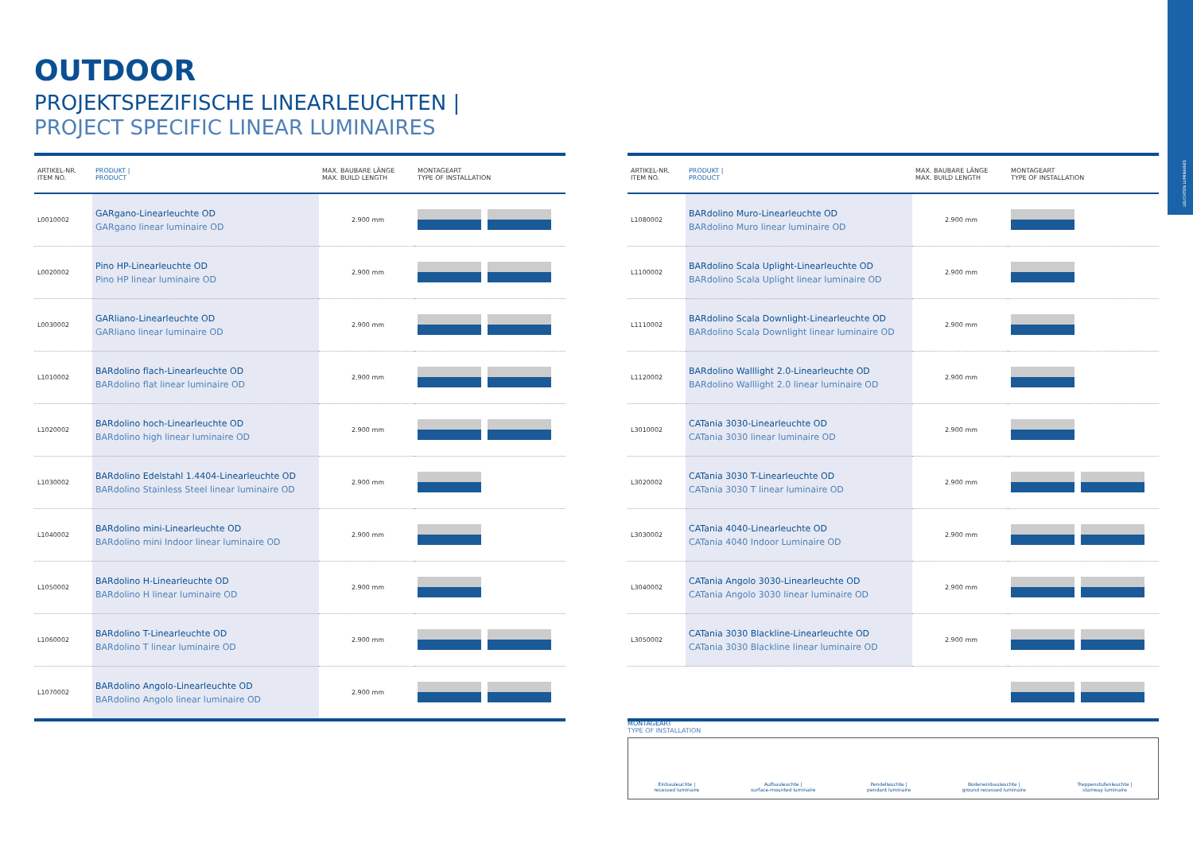LEUCHTEN LUMINAIRES
OUTDOOR
PROJEKTSPEZIFISCHE LINEARLEUCHTEN |
PROJECT SPECIFIC LINEAR LUMINAIRES
| ARTIKEL-NR. ITEM NO. | PRODUKT / PRODUCT | MAX. BAUBARE LÄNGE MAX. BUILD LENGTH | MONTAGEART TYPE OF INSTALLATION |
| --- | --- | --- | --- |
| L0010002 | GARgano-Linearleuchte OD GARgano linear luminaire OD | 2.900 mm | |
| L0020002 | Pino HP-Linearleuchte OD Pino HP linear luminaire OD | 2.900 mm | |
| L0030002 | GARliano-Linearleuchte OD GARliano linear luminaire OD | 2.900 mm | |
| L1010002 | BARdolino flach-Linearleuchte OD BARdolino flat linear luminaire OD | 2.900 mm | |
| L1020002 | BARdolino hoch-Linearleuchte OD BARdolino high linear luminaire OD | 2.900 mm | |
| L1030002 | BARdolino Edelstahl 1.4404-Linearleuchte OD BARdolino Stainless Steel linear luminaire OD | 2.900 mm | |
| L1040002 | BARdolino mini-Linearleuchte OD BARdolino mini Indoor linear luminaire OD | 2.900 mm | |
| L1050002 | BARdolino H-Linearleuchte OD BARdolino H linear luminaire OD | 2.900 mm | |
| L1060002 | BARdolino T-Linearleuchte OD BARdolino T linear luminaire OD | 2.900 mm | |
| L1070002 | BARdolino Angolo-Linearleuchte OD BARdolino Angolo linear luminaire OD | 2.900 mm | |
| ARTIKEL-NR. ITEM NO. | PRODUKT / PRODUCT | MAX. BAUBARE LÄNGE MAX. BUILD LENGTH | MONTAGEART TYPE OF INSTALLATION |
| --- | --- | --- | --- |
| L1080002 | BARdolino Muro-Linearleuchte OD BARdolino Muro linear luminaire OD | 2.900 mm | |
| L1100002 | BARdolino Scala Uplight-Linearleuchte OD BARdolino Scala Uplight linear luminaire OD | 2.900 mm | |
| L1110002 | BARdolino Scala Downlight-Linearleuchte OD BARdolino Scala Downlight linear luminaire OD | 2.900 mm | |
| L1120002 | BARdolino Walllight 2.0-Linearleuchte OD BARdolino Walllight 2.0 linear luminaire OD | 2.900 mm | |
| L3010002 | CATania 3030-Linearleuchte OD CATania 3030 linear luminaire OD | 2.900 mm | |
| L3020002 | CATania 3030 T-Linearleuchte OD CATania 3030 T linear luminaire OD | 2.900 mm | |
| L3030002 | CATania 4040-Linearleuchte OD CATania 4040 Indoor Luminaire OD | 2.900 mm | |
| L3040002 | CATania Angolo 3030-Linearleuchte OD CATania Angolo 3030 linear luminaire OD | 2.900 mm | |
| L3050002 | CATania 3030 Blackline-Linearleuchte OD CATania 3030 Blackline linear luminaire OD | 2.900 mm | |
MONTAGEART
TYPE OF INSTALLATION
Einbauleuchte |
recessed luminaire
Aufbauleuchte |
surface-mounted luminaire
Pendelleuchte |
pendant luminaire
Bodeneinbauleuchte |
ground recessed luminaire
Treppenstufenleuchte |
stairway luminaire